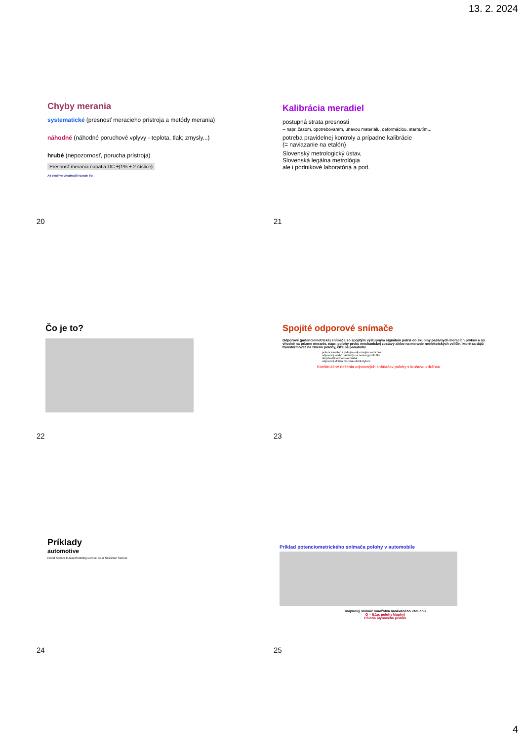13. 2. 2024
Chyby merania
systematické (presnosť meracieho prístroja a metódy merania)
náhodné (náhodné poruchové vplyvy - teplota, tlak; zmysly...)
hrubé (nepozornosť, porucha prístroja)
Presnosť merania napätia DC ±(1% + 2 číslice)
Ak zvolíme vhodnejší rozsah 6V:
20
Kalibrácia meradiel
postupná strata presnosti
-- napr. časom, opotrebovaním, únavou materiálu, deformáciou, starnutím...
potreba pravidelnej kontroly a prípadne kalibrácie
(= naviazanie na etalón)
Slovenský metrologický ústav,
Slovenská legálna metrológia
ale i podnikové laboratóriá a pod.
21
Čo je to?
22
Spojité odporové snímače
Odporové (potenciometrické) snímače so spojitým výstupným signálom patria do skupiny pasívnych meracích prvkov a sú vhodné na priame meranie, napr. polohy prvku mechanickej zostavy alebo na meranie neelektrických veličín, ktoré sa dajú transformovať na zmenu polohy, čiže na posunutie
potenciometer s jedným odporovým vodičom
odporový vodič navinutý na nosnej podložke
stupňovitá odporová dráha
odporová dráha tvorená elektrolytom
Konštrukčné riešenia odporových snímačov polohy s kruhovou dráhou
23
Príklady
automotive
Pedal Sensor E-GasThrottling Device Gear Selection Sensor
24
Príklad potenciometrického snímača polohy v automobile
Klapkový snímač množstva nasávaného vzduchu
Q = f(Δp, polohy klapky)
Poloha plynového pedálu
25
4